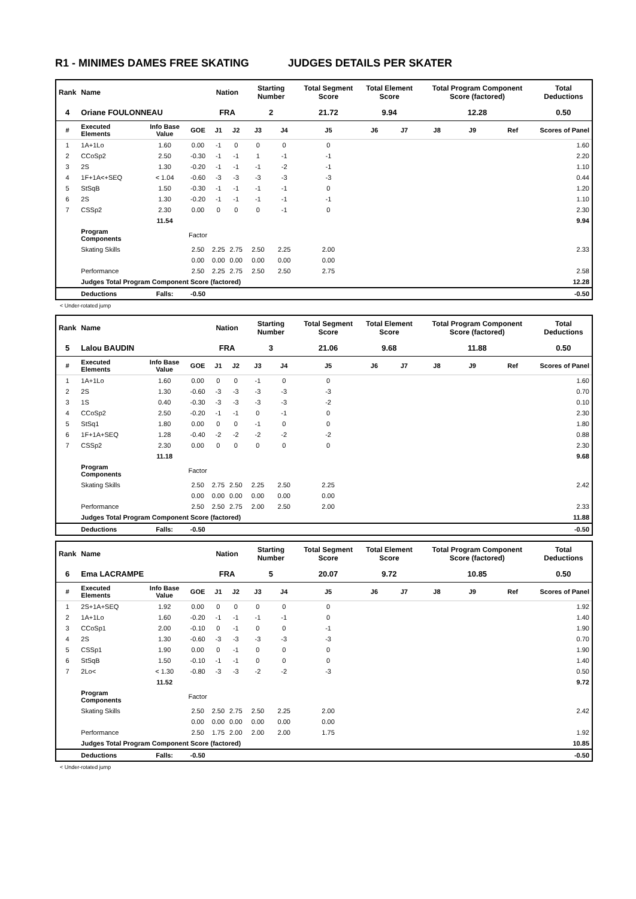R1 - MINIMES DAMES FREE SKATING JUDGES DETAILS PER SKATER
| Rank | Name | | | Nation | | Starting Number | | Total Segment Score | Total Element Score | | Total Program Component Score (factored) | | | Total Deductions |
| --- | --- | --- | --- | --- | --- | --- | --- | --- | --- | --- | --- | --- | --- | --- |
| 4 | Oriane FOULONNEAU | | | FRA | | 2 | | 21.72 | 9.94 | | 12.28 | | | 0.50 |
| # | Executed Elements | Info Base Value | GOE | J1 | J2 | J3 | J4 | J5 | J6 | J7 | J8 | J9 | Ref | Scores of Panel |
| 1 | 1A+1Lo | 1.60 | 0.00 | -1 | 0 | 0 | 0 | 0 | | | | | | 1.60 |
| 2 | CCoSp2 | 2.50 | -0.30 | -1 | -1 | 1 | -1 | -1 | | | | | | 2.20 |
| 3 | 2S | 1.30 | -0.20 | -1 | -1 | -1 | -2 | -1 | | | | | | 1.10 |
| 4 | 1F+1A<+SEQ | < 1.04 | -0.60 | -3 | -3 | -3 | -3 | -3 | | | | | | 0.44 |
| 5 | StSqB | 1.50 | -0.30 | -1 | -1 | -1 | -1 | 0 | | | | | | 1.20 |
| 6 | 2S | 1.30 | -0.20 | -1 | -1 | -1 | -1 | -1 | | | | | | 1.10 |
| 7 | CSSp2 | 2.30 | 0.00 | 0 | 0 | 0 | -1 | 0 | | | | | | 2.30 |
| | | 11.54 | | | | | | | | | | | | 9.94 |
| | Program Components | | Factor | | | | | | | | | | | |
| | Skating Skills | | 2.50 | 2.25 | 2.75 | 2.50 | 2.25 | 2.00 | | | | | | 2.33 |
| | | | 0.00 | 0.00 | 0.00 | 0.00 | 0.00 | 0.00 | | | | | | |
| | Performance | | 2.50 | 2.25 | 2.75 | 2.50 | 2.50 | 2.75 | | | | | | 2.58 |
| | Judges Total Program Component Score (factored) | | | | | | | | | | | | | 12.28 |
| | Deductions | Falls: | -0.50 | | | | | | | | | | | -0.50 |
< Under-rotated jump
| Rank | Name | | | Nation | | Starting Number | | Total Segment Score | Total Element Score | | Total Program Component Score (factored) | | | Total Deductions |
| --- | --- | --- | --- | --- | --- | --- | --- | --- | --- | --- | --- | --- | --- | --- |
| 5 | Lalou BAUDIN | | | FRA | | 3 | | 21.06 | 9.68 | | 11.88 | | | 0.50 |
| # | Executed Elements | Info Base Value | GOE | J1 | J2 | J3 | J4 | J5 | J6 | J7 | J8 | J9 | Ref | Scores of Panel |
| 1 | 1A+1Lo | 1.60 | 0.00 | 0 | 0 | -1 | 0 | 0 | | | | | | 1.60 |
| 2 | 2S | 1.30 | -0.60 | -3 | -3 | -3 | -3 | -3 | | | | | | 0.70 |
| 3 | 1S | 0.40 | -0.30 | -3 | -3 | -3 | -3 | -2 | | | | | | 0.10 |
| 4 | CCoSp2 | 2.50 | -0.20 | -1 | -1 | 0 | -1 | 0 | | | | | | 2.30 |
| 5 | StSq1 | 1.80 | 0.00 | 0 | 0 | -1 | 0 | 0 | | | | | | 1.80 |
| 6 | 1F+1A+SEQ | 1.28 | -0.40 | -2 | -2 | -2 | -2 | -2 | | | | | | 0.88 |
| 7 | CSSp2 | 2.30 | 0.00 | 0 | 0 | 0 | 0 | 0 | | | | | | 2.30 |
| | | 11.18 | | | | | | | | | | | | 9.68 |
| | Program Components | | Factor | | | | | | | | | | | |
| | Skating Skills | | 2.50 | 2.75 | 2.50 | 2.25 | 2.50 | 2.25 | | | | | | 2.42 |
| | | | 0.00 | 0.00 | 0.00 | 0.00 | 0.00 | 0.00 | | | | | | |
| | Performance | | 2.50 | 2.50 | 2.75 | 2.00 | 2.50 | 2.00 | | | | | | 2.33 |
| | Judges Total Program Component Score (factored) | | | | | | | | | | | | | 11.88 |
| | Deductions | Falls: | -0.50 | | | | | | | | | | | -0.50 |
| Rank | Name | | | Nation | | Starting Number | | Total Segment Score | Total Element Score | | Total Program Component Score (factored) | | | Total Deductions |
| --- | --- | --- | --- | --- | --- | --- | --- | --- | --- | --- | --- | --- | --- | --- |
| 6 | Ema LACRAMPE | | | FRA | | 5 | | 20.07 | 9.72 | | 10.85 | | | 0.50 |
| # | Executed Elements | Info Base Value | GOE | J1 | J2 | J3 | J4 | J5 | J6 | J7 | J8 | J9 | Ref | Scores of Panel |
| 1 | 2S+1A+SEQ | 1.92 | 0.00 | 0 | 0 | 0 | 0 | 0 | | | | | | 1.92 |
| 2 | 1A+1Lo | 1.60 | -0.20 | -1 | -1 | -1 | -1 | 0 | | | | | | 1.40 |
| 3 | CCoSp1 | 2.00 | -0.10 | 0 | -1 | 0 | 0 | -1 | | | | | | 1.90 |
| 4 | 2S | 1.30 | -0.60 | -3 | -3 | -3 | -3 | -3 | | | | | | 0.70 |
| 5 | CSSp1 | 1.90 | 0.00 | 0 | -1 | 0 | 0 | 0 | | | | | | 1.90 |
| 6 | StSqB | 1.50 | -0.10 | -1 | -1 | 0 | 0 | 0 | | | | | | 1.40 |
| 7 | 2Lo< | < 1.30 | -0.80 | -3 | -3 | -2 | -2 | -3 | | | | | | 0.50 |
| | | 11.52 | | | | | | | | | | | | 9.72 |
| | Program Components | | Factor | | | | | | | | | | | |
| | Skating Skills | | 2.50 | 2.50 | 2.75 | 2.50 | 2.25 | 2.00 | | | | | | 2.42 |
| | | | 0.00 | 0.00 | 0.00 | 0.00 | 0.00 | 0.00 | | | | | | |
| | Performance | | 2.50 | 1.75 | 2.00 | 2.00 | 2.00 | 1.75 | | | | | | 1.92 |
| | Judges Total Program Component Score (factored) | | | | | | | | | | | | | 10.85 |
| | Deductions | Falls: | -0.50 | | | | | | | | | | | -0.50 |
< Under-rotated jump